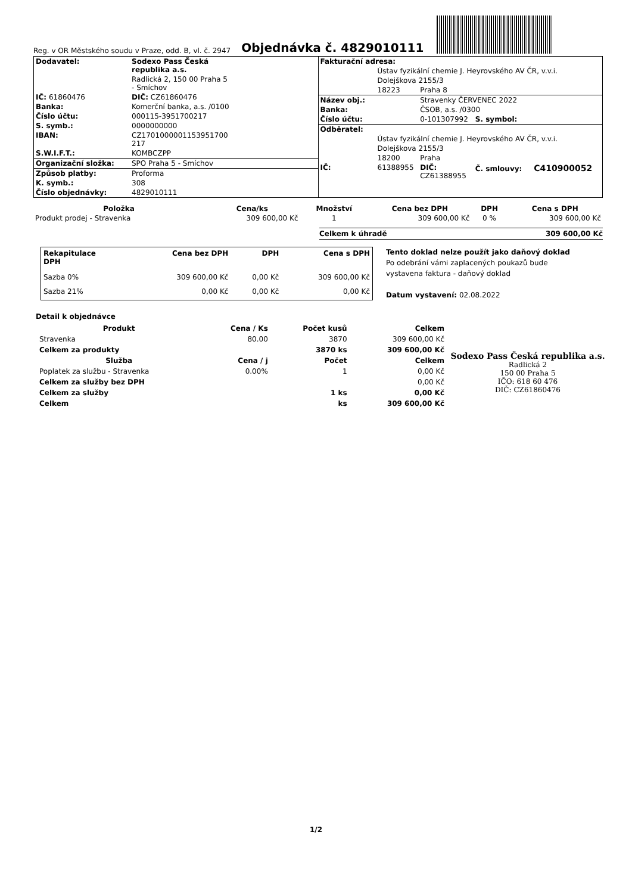Reg. v OR Městského soudu v Praze, odd. B, vl. č. 2947
Objednávka č. 4829010111
| Dodavatel: | Sodexo Pass Česká republika a.s. |
| | Radlická 2, 150 00 Praha 5 - Smíchov |
| IČ: 61860476 | DIČ: CZ61860476 |
| Banka: | Komerční banka, a.s. /0100 |
| Číslo účtu: | 000115-3951700217 |
| S. symb.: | 0000000000 |
| IBAN: | CZ1701000001153951700 217 |
| S.W.I.F.T.: | KOMBCZPP |
| Organizační složka: | SPO Praha 5 - Smíchov |
| Způsob platby: | Proforma |
| K. symb.: | 308 |
| Číslo objednávky: | 4829010111 |
| Fakturační adresa: | | | |
| | Ústav fyzikální chemie J. Heyrovského AV ČR, v.v.i. | | |
| | Dolejškova 2155/3 | | |
| | 18223 | Praha 8 | |
| Název obj.: | | Stravenky ČERVENEC 2022 | |
| Banka: | | ČSOB, a.s. /0300 | |
| Číslo účtu: | | 0-101307992 | S. symbol: |
| Odběratel: | | | |
| | Ústav fyzikální chemie J. Heyrovského AV ČR, v.v.i. | | |
| | Dolejškova 2155/3 | | |
| | 18200 | Praha | |
| IČ: | 61388955 | DIČ: CZ61388955 | Č. smlouvy: C410900052 |
| Položka | Cena/ks | Množství | Cena bez DPH | DPH | Cena s DPH |
| --- | --- | --- | --- | --- | --- |
| Produkt prodej - Stravenka | 309 600,00 Kč | 1 | 309 600,00 Kč | 0 % | 309 600,00 Kč |
Celkem k úhradě 309 600,00 Kč
| Rekapitulace DPH | Cena bez DPH | DPH | Cena s DPH |
| --- | --- | --- | --- |
| Sazba 0% | 309 600,00 Kč | 0,00 Kč | 309 600,00 Kč |
| Sazba 21% | 0,00 Kč | 0,00 Kč | 0,00 Kč |
Tento doklad nelze použít jako daňový doklad
Po odebrání vámi zaplacených poukazů bude
vystavena faktura - daňový doklad
Datum vystavení: 02.08.2022
Detail k objednávce
| Produkt | Cena / Ks | Počet kusů | Celkem |
| --- | --- | --- | --- |
| Stravenka | 80.00 | 3870 | 309 600,00 Kč |
| Celkem za produkty | | 3870 ks | 309 600,00 Kč |
| Služba | Cena / j | Počet | Celkem |
| Poplatek za službu - Stravenka | 0.00% | 1 | 0,00 Kč |
| Celkem za služby bez DPH | | | 0,00 Kč |
| Celkem za služby | | 1 ks | 0,00 Kč |
| Celkem | | ks | 309 600,00 Kč |
Sodexo Pass Česká republika a.s.
Radlická 2
150 00 Praha 5
IČO: 618 60 476
DIČ: CZ61860476
1/2